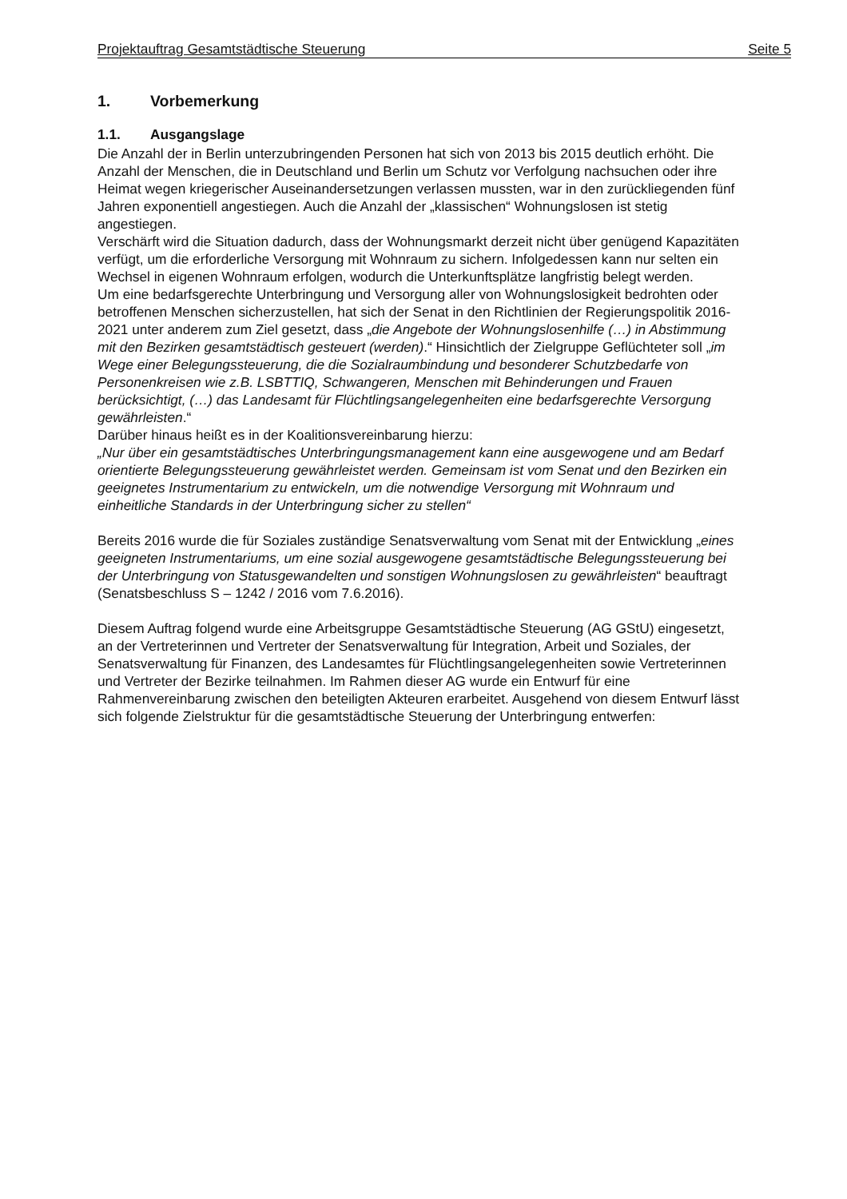Projektauftrag Gesamtstädtische Steuerung Seite 5
1. Vorbemerkung
1.1. Ausgangslage
Die Anzahl der in Berlin unterzubringenden Personen hat sich von 2013 bis 2015 deutlich erhöht. Die Anzahl der Menschen, die in Deutschland und Berlin um Schutz vor Verfolgung nachsuchen oder ihre Heimat wegen kriegerischer Auseinandersetzungen verlassen mussten, war in den zurückliegenden fünf Jahren exponentiell angestiegen. Auch die Anzahl der „klassischen“ Wohnungslosen ist stetig angestiegen.
Verschärft wird die Situation dadurch, dass der Wohnungsmarkt derzeit nicht über genügend Kapazitäten verfügt, um die erforderliche Versorgung mit Wohnraum zu sichern. Infolgedessen kann nur selten ein Wechsel in eigenen Wohnraum erfolgen, wodurch die Unterkunftsplätze langfristig belegt werden.
Um eine bedarfsgerechte Unterbringung und Versorgung aller von Wohnungslosigkeit bedrohten oder betroffenen Menschen sicherzustellen, hat sich der Senat in den Richtlinien der Regierungspolitik 2016-2021 unter anderem zum Ziel gesetzt, dass „die Angebote der Wohnungslosenhilfe (…) in Abstimmung mit den Bezirken gesamtstädtisch gesteuert (werden).“ Hinsichtlich der Zielgruppe Geflüchteter soll „im Wege einer Belegungssteuerung, die die Sozialraumbindung und besonderer Schutzbedarfe von Personenkreisen wie z.B. LSBTTIQ, Schwangeren, Menschen mit Behinderungen und Frauen berücksichtigt, (…) das Landesamt für Flüchtlingsangelegenheiten eine bedarfsgerechte Versorgung gewährleisten.“
Darüber hinaus heißt es in der Koalitionsvereinbarung hierzu:
„Nur über ein gesamtstädtisches Unterbringungsmanagement kann eine ausgewogene und am Bedarf orientierte Belegungssteuerung gewährleistet werden. Gemeinsam ist vom Senat und den Bezirken ein geeignetes Instrumentarium zu entwickeln, um die notwendige Versorgung mit Wohnraum und einheitliche Standards in der Unterbringung sicher zu stellen“
Bereits 2016 wurde die für Soziales zuständige Senatsverwaltung vom Senat mit der Entwicklung „eines geeigneten Instrumentariums, um eine sozial ausgewogene gesamtstädtische Belegungssteuerung bei der Unterbringung von Statusgewandelten und sonstigen Wohnungslosen zu gewährleisten“ beauftragt (Senatsbeschluss S – 1242 / 2016 vom 7.6.2016).
Diesem Auftrag folgend wurde eine Arbeitsgruppe Gesamtstädtische Steuerung (AG GStU) eingesetzt, an der Vertreterinnen und Vertreter der Senatsverwaltung für Integration, Arbeit und Soziales, der Senatsverwaltung für Finanzen, des Landesamtes für Flüchtlingsangelegenheiten sowie Vertreterinnen und Vertreter der Bezirke teilnahmen. Im Rahmen dieser AG wurde ein Entwurf für eine Rahmenvereinbarung zwischen den beteiligten Akteuren erarbeitet. Ausgehend von diesem Entwurf lässt sich folgende Zielstruktur für die gesamtstädtische Steuerung der Unterbringung entwerfen: